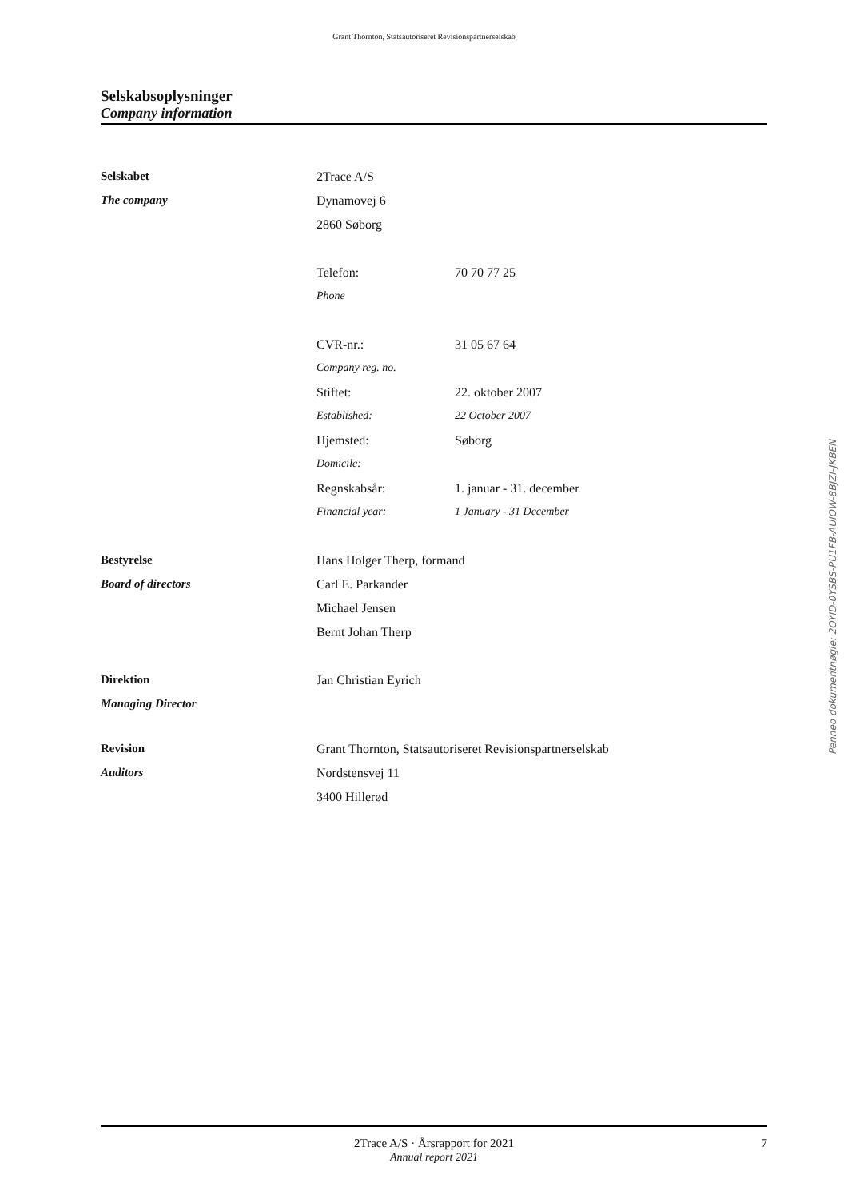Grant Thornton, Statsautoriseret Revisionspartnerselskab
Selskabsoplysninger
Company information
| Selskabet | 2Trace A/S | |
| The company | Dynamovej 6 | |
| | 2860 Søborg | |
| | Telefon: | 70 70 77 25 |
| | Phone | |
| | CVR-nr.: | 31 05 67 64 |
| | Company reg. no. | |
| | Stiftet: | 22. oktober 2007 |
| | Established: | 22 October 2007 |
| | Hjemsted: | Søborg |
| | Domicile: | |
| | Regnskabsår: | 1. januar - 31. december |
| | Financial year: | 1 January - 31 December |
| Bestyrelse | Hans Holger Therp, formand | |
| Board of directors | Carl E. Parkander | |
| | Michael Jensen | |
| | Bernt Johan Therp | |
| Direktion | Jan Christian Eyrich | |
| Managing Director | | |
| Revision | Grant Thornton, Statsautoriseret Revisionspartnerselskab | |
| Auditors | Nordstensvej 11 | |
| | 3400 Hillerød | |
Penneo dokumentnøgle: 2OYID-0YSBS-PU1FB-AUIOW-8BJZI-JKBEN
2Trace A/S · Årsrapport for 2021
Annual report 2021
7